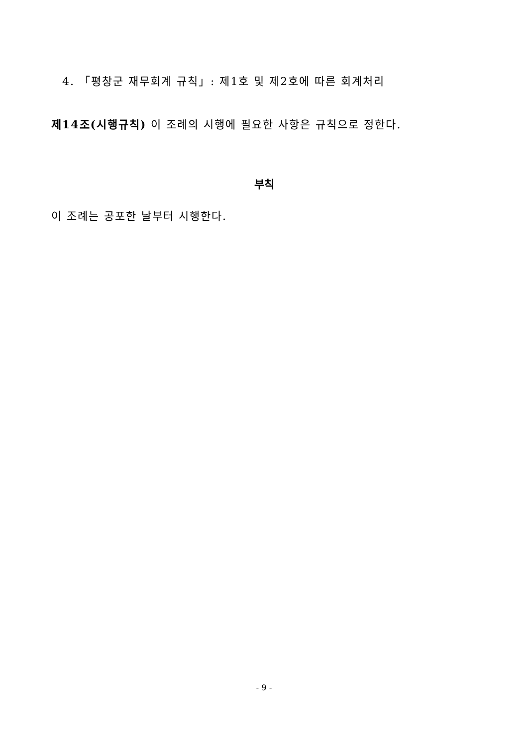4. 「평창군 재무회계 규칙」: 제1호 및 제2호에 따른 회계처리
제14조(시행규칙) 이 조례의 시행에 필요한 사항은 규칙으로 정한다.
부칙
이 조례는 공포한 날부터 시행한다.
- 9 -